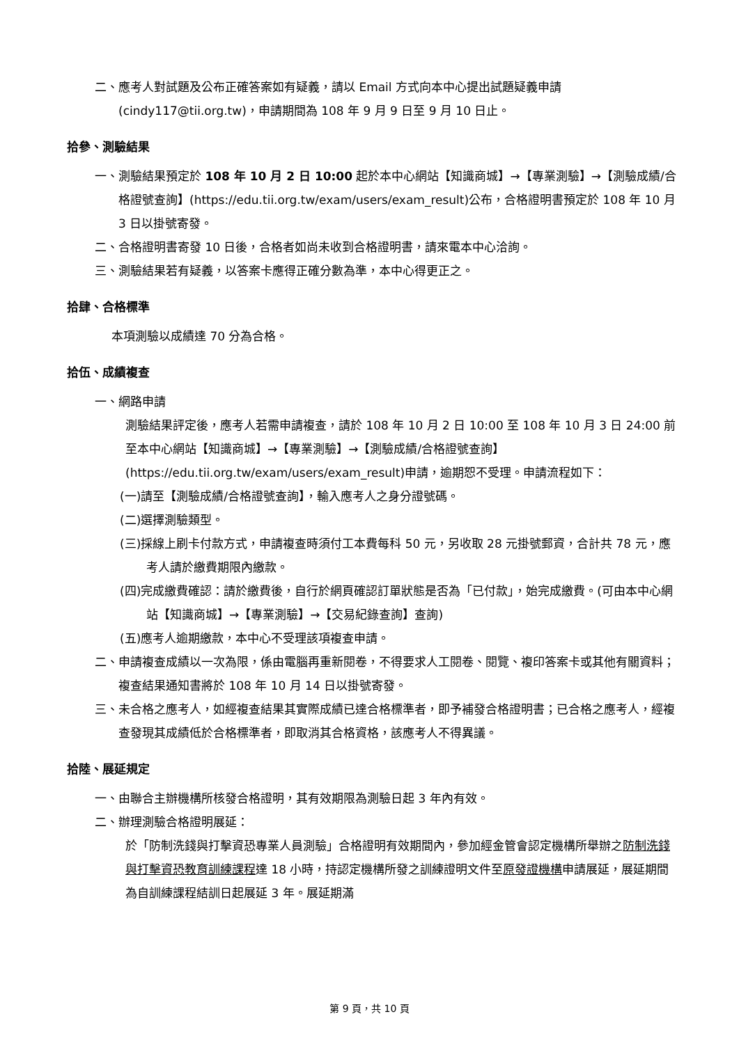二、應考人對試題及公布正確答案如有疑義，請以 Email 方式向本中心提出試題疑義申請(cindy117@tii.org.tw)，申請期間為 108 年 9 月 9 日至 9 月 10 日止。
拾參、測驗結果
一、測驗結果預定於 108 年 10 月 2 日 10:00 起於本中心網站【知識商城】→【專業測驗】→【測驗成績/合格證號查詢】(https://edu.tii.org.tw/exam/users/exam_result)公布，合格證明書預定於 108 年 10 月 3 日以掛號寄發。
二、合格證明書寄發 10 日後，合格者如尚未收到合格證明書，請來電本中心洽詢。
三、測驗結果若有疑義，以答案卡應得正確分數為準，本中心得更正之。
拾肆、合格標準
本項測驗以成績達 70 分為合格。
拾伍、成績複查
一、網路申請
測驗結果評定後，應考人若需申請複查，請於 108 年 10 月 2 日 10:00 至 108 年 10 月 3 日 24:00 前至本中心網站【知識商城】→【專業測驗】→【測驗成績/合格證號查詢】(https://edu.tii.org.tw/exam/users/exam_result)申請，逾期恕不受理。申請流程如下：
(一)請至【測驗成績/合格證號查詢】，輸入應考人之身分證號碼。
(二)選擇測驗類型。
(三)採線上刷卡付款方式，申請複查時須付工本費每科 50 元，另收取 28 元掛號郵資，合計共 78 元，應考人請於繳費期限內繳款。
(四)完成繳費確認：請於繳費後，自行於網頁確認訂單狀態是否為「已付款」，始完成繳費。(可由本中心網站【知識商城】→【專業測驗】→【交易紀錄查詢】查詢)
(五)應考人逾期繳款，本中心不受理該項複查申請。
二、申請複查成績以一次為限，係由電腦再重新閱卷，不得要求人工閱卷、閱覽、複印答案卡或其他有關資料；複查結果通知書將於 108 年 10 月 14 日以掛號寄發。
三、未合格之應考人，如經複查結果其實際成績已達合格標準者，即予補發合格證明書；已合格之應考人，經複查發現其成績低於合格標準者，即取消其合格資格，該應考人不得異議。
拾陸、展延規定
一、由聯合主辦機構所核發合格證明，其有效期限為測驗日起 3 年內有效。
二、辦理測驗合格證明展延：
於「防制洗錢與打擊資恐專業人員測驗」合格證明有效期間內，參加經金管會認定機構所舉辦之防制洗錢與打擊資恐教育訓練課程達 18 小時，持認定機構所發之訓練證明文件至原發證機構申請展延，展延期間為自訓練課程結訓日起展延 3 年。展延期滿
第 9 頁，共 10 頁